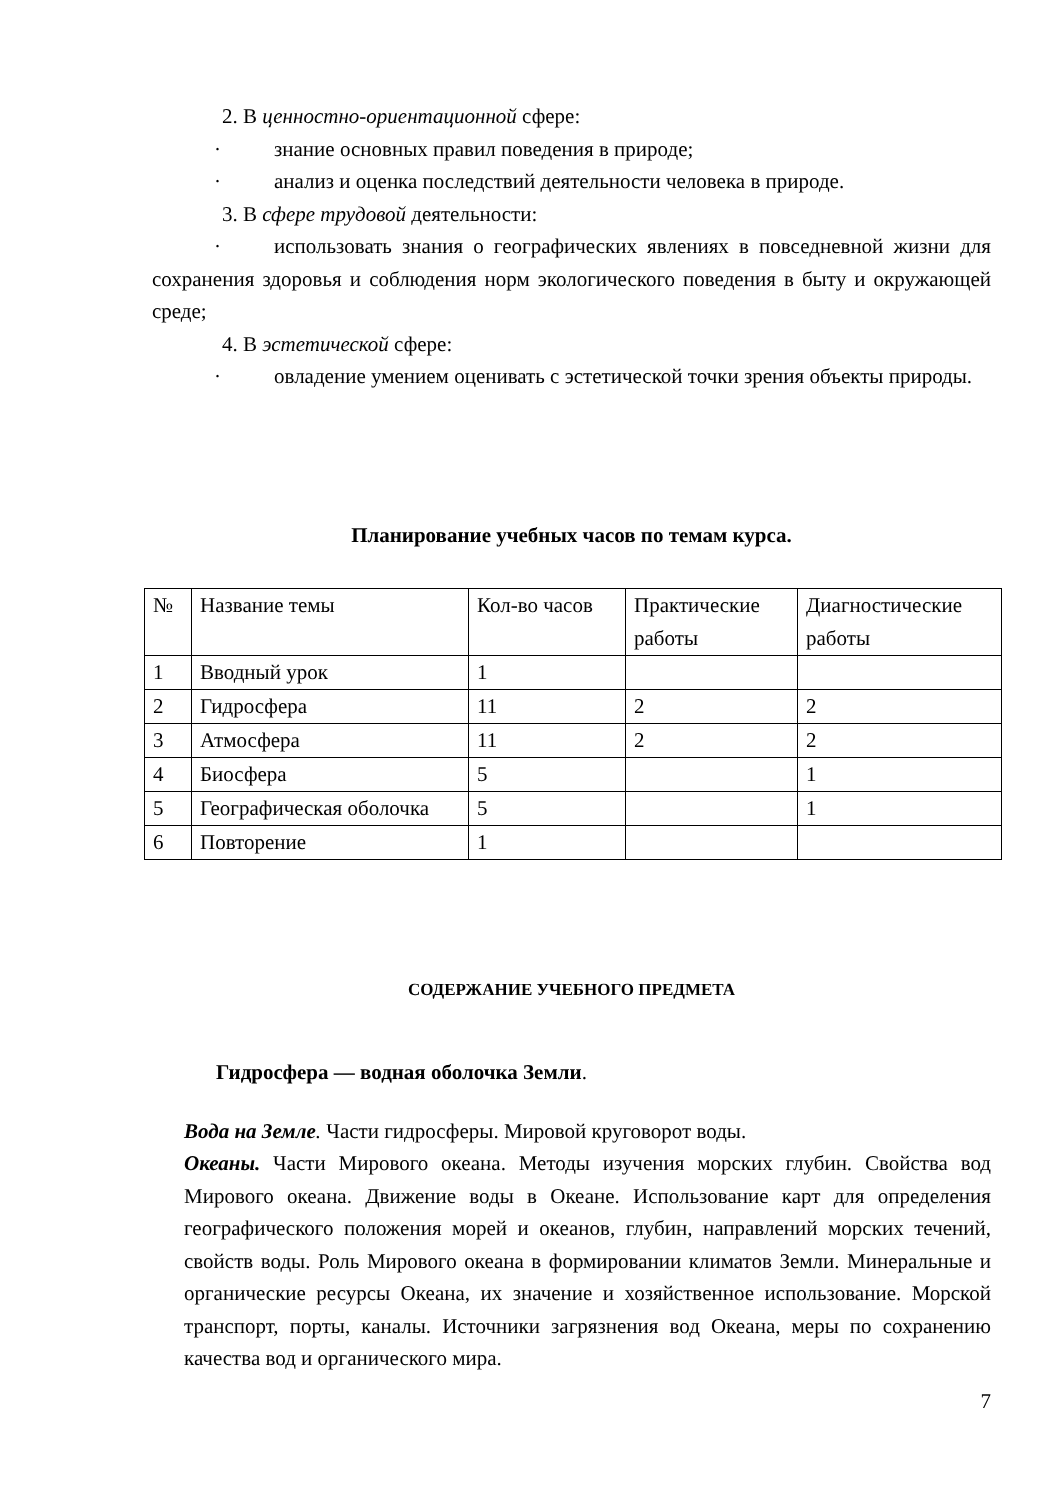2. В ценностно-ориентационной сфере:
· знание основных правил поведения в природе;
· анализ и оценка последствий деятельности человека в природе.
3. В сфере трудовой деятельности:
· использовать знания о географических явлениях в повседневной жизни для сохранения здоровья и соблюдения норм экологического поведения в быту и окружающей среде;
4. В эстетической сфере:
· овладение умением оценивать с эстетической точки зрения объекты природы.
Планирование учебных часов по темам курса.
| № | Название темы | Кол-во часов | Практические работы | Диагностические работы |
| 1 | Вводный урок | 1 | | |
| 2 | Гидросфера | 11 | 2 | 2 |
| 3 | Атмосфера | 11 | 2 | 2 |
| 4 | Биосфера | 5 | | 1 |
| 5 | Географическая оболочка | 5 | | 1 |
| 6 | Повторение | 1 | | |
СОДЕРЖАНИЕ УЧЕБНОГО ПРЕДМЕТА
Гидросфера — водная оболочка Земли.
Вода на Земле. Части гидросферы. Мировой круговорот воды.
Океаны. Части Мирового океана. Методы изучения морских глубин. Свойства вод Мирового океана. Движение воды в Океане. Использование карт для определения географического положения морей и океанов, глубин, направлений морских течений, свойств воды. Роль Мирового океана в формировании климатов Земли. Минеральные и органические ресурсы Океана, их значение и хозяйственное использование. Морской транспорт, порты, каналы. Источники загрязнения вод Океана, меры по сохранению качества вод и органического мира.
7